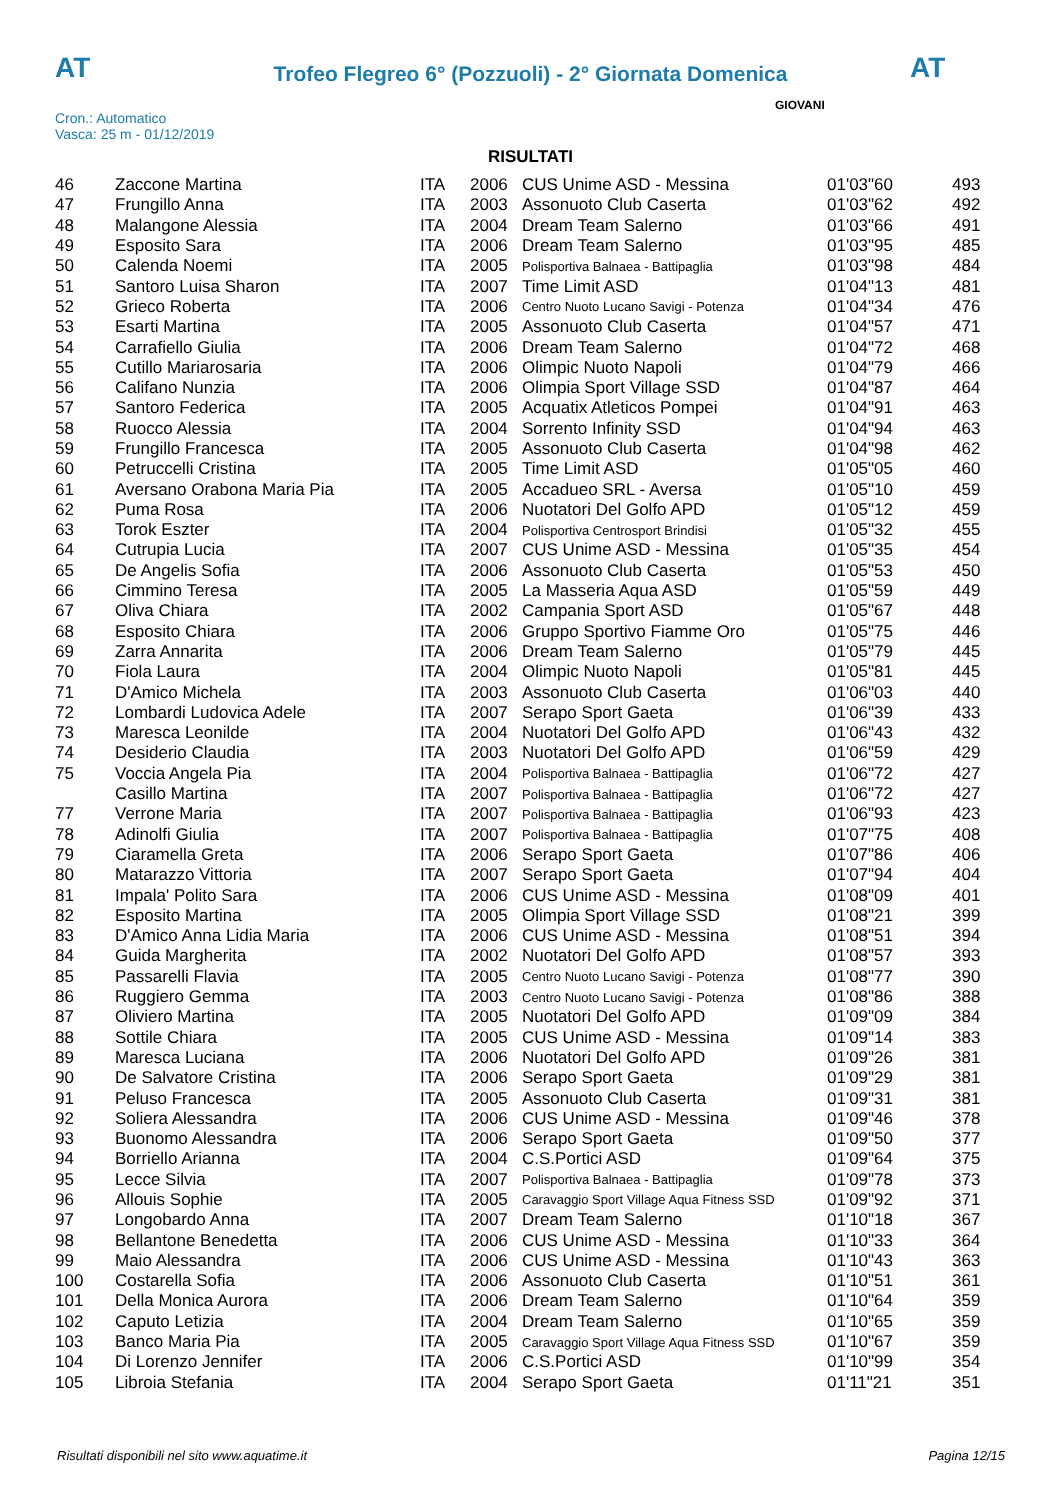AT
Trofeo Flegreo 6° (Pozzuoli) - 2° Giornata Domenica AT
Cron.: Automatico
Vasca: 25 m - 01/12/2019
GIOVANI
RISULTATI
| 46 | Zaccone Martina | ITA | 2006 | CUS Unime ASD - Messina | 01'03"60 | 493 |
| 47 | Frungillo Anna | ITA | 2003 | Assonuoto Club Caserta | 01'03"62 | 492 |
| 48 | Malangone Alessia | ITA | 2004 | Dream Team Salerno | 01'03"66 | 491 |
| 49 | Esposito Sara | ITA | 2006 | Dream Team Salerno | 01'03"95 | 485 |
| 50 | Calenda Noemi | ITA | 2005 | Polisportiva Balnaea - Battipaglia | 01'03"98 | 484 |
| 51 | Santoro Luisa Sharon | ITA | 2007 | Time Limit ASD | 01'04"13 | 481 |
| 52 | Grieco Roberta | ITA | 2006 | Centro Nuoto Lucano Savigi - Potenza | 01'04"34 | 476 |
| 53 | Esarti Martina | ITA | 2005 | Assonuoto Club Caserta | 01'04"57 | 471 |
| 54 | Carrafiello Giulia | ITA | 2006 | Dream Team Salerno | 01'04"72 | 468 |
| 55 | Cutillo Mariarosaria | ITA | 2006 | Olimpic Nuoto Napoli | 01'04"79 | 466 |
| 56 | Califano Nunzia | ITA | 2006 | Olimpia Sport Village SSD | 01'04"87 | 464 |
| 57 | Santoro Federica | ITA | 2005 | Acquatix Atleticos Pompei | 01'04"91 | 463 |
| 58 | Ruocco Alessia | ITA | 2004 | Sorrento Infinity SSD | 01'04"94 | 463 |
| 59 | Frungillo Francesca | ITA | 2005 | Assonuoto Club Caserta | 01'04"98 | 462 |
| 60 | Petruccelli Cristina | ITA | 2005 | Time Limit ASD | 01'05"05 | 460 |
| 61 | Aversano Orabona Maria Pia | ITA | 2005 | Accadueo SRL - Aversa | 01'05"10 | 459 |
| 62 | Puma Rosa | ITA | 2006 | Nuotatori Del Golfo APD | 01'05"12 | 459 |
| 63 | Torok Eszter | ITA | 2004 | Polisportiva Centrosport Brindisi | 01'05"32 | 455 |
| 64 | Cutrupia Lucia | ITA | 2007 | CUS Unime ASD - Messina | 01'05"35 | 454 |
| 65 | De Angelis Sofia | ITA | 2006 | Assonuoto Club Caserta | 01'05"53 | 450 |
| 66 | Cimmino Teresa | ITA | 2005 | La Masseria Aqua ASD | 01'05"59 | 449 |
| 67 | Oliva Chiara | ITA | 2002 | Campania Sport ASD | 01'05"67 | 448 |
| 68 | Esposito Chiara | ITA | 2006 | Gruppo Sportivo Fiamme Oro | 01'05"75 | 446 |
| 69 | Zarra Annarita | ITA | 2006 | Dream Team Salerno | 01'05"79 | 445 |
| 70 | Fiola Laura | ITA | 2004 | Olimpic Nuoto Napoli | 01'05"81 | 445 |
| 71 | D'Amico Michela | ITA | 2003 | Assonuoto Club Caserta | 01'06"03 | 440 |
| 72 | Lombardi Ludovica Adele | ITA | 2007 | Serapo Sport Gaeta | 01'06"39 | 433 |
| 73 | Maresca Leonilde | ITA | 2004 | Nuotatori Del Golfo APD | 01'06"43 | 432 |
| 74 | Desiderio Claudia | ITA | 2003 | Nuotatori Del Golfo APD | 01'06"59 | 429 |
| 75 | Voccia Angela Pia | ITA | 2004 | Polisportiva Balnaea - Battipaglia | 01'06"72 | 427 |
| | Casillo Martina | ITA | 2007 | Polisportiva Balnaea - Battipaglia | 01'06"72 | 427 |
| 77 | Verrone Maria | ITA | 2007 | Polisportiva Balnaea - Battipaglia | 01'06"93 | 423 |
| 78 | Adinolfi Giulia | ITA | 2007 | Polisportiva Balnaea - Battipaglia | 01'07"75 | 408 |
| 79 | Ciaramella Greta | ITA | 2006 | Serapo Sport Gaeta | 01'07"86 | 406 |
| 80 | Matarazzo Vittoria | ITA | 2007 | Serapo Sport Gaeta | 01'07"94 | 404 |
| 81 | Impala' Polito Sara | ITA | 2006 | CUS Unime ASD - Messina | 01'08"09 | 401 |
| 82 | Esposito Martina | ITA | 2005 | Olimpia Sport Village SSD | 01'08"21 | 399 |
| 83 | D'Amico Anna Lidia Maria | ITA | 2006 | CUS Unime ASD - Messina | 01'08"51 | 394 |
| 84 | Guida Margherita | ITA | 2002 | Nuotatori Del Golfo APD | 01'08"57 | 393 |
| 85 | Passarelli Flavia | ITA | 2005 | Centro Nuoto Lucano Savigi - Potenza | 01'08"77 | 390 |
| 86 | Ruggiero Gemma | ITA | 2003 | Centro Nuoto Lucano Savigi - Potenza | 01'08"86 | 388 |
| 87 | Oliviero Martina | ITA | 2005 | Nuotatori Del Golfo APD | 01'09"09 | 384 |
| 88 | Sottile Chiara | ITA | 2005 | CUS Unime ASD - Messina | 01'09"14 | 383 |
| 89 | Maresca Luciana | ITA | 2006 | Nuotatori Del Golfo APD | 01'09"26 | 381 |
| 90 | De Salvatore Cristina | ITA | 2006 | Serapo Sport Gaeta | 01'09"29 | 381 |
| 91 | Peluso Francesca | ITA | 2005 | Assonuoto Club Caserta | 01'09"31 | 381 |
| 92 | Soliera Alessandra | ITA | 2006 | CUS Unime ASD - Messina | 01'09"46 | 378 |
| 93 | Buonomo Alessandra | ITA | 2006 | Serapo Sport Gaeta | 01'09"50 | 377 |
| 94 | Borriello Arianna | ITA | 2004 | C.S.Portici ASD | 01'09"64 | 375 |
| 95 | Lecce Silvia | ITA | 2007 | Polisportiva Balnaea - Battipaglia | 01'09"78 | 373 |
| 96 | Allouis Sophie | ITA | 2005 | Caravaggio Sport Village Aqua Fitness SSD | 01'09"92 | 371 |
| 97 | Longobardo Anna | ITA | 2007 | Dream Team Salerno | 01'10"18 | 367 |
| 98 | Bellantone Benedetta | ITA | 2006 | CUS Unime ASD - Messina | 01'10"33 | 364 |
| 99 | Maio Alessandra | ITA | 2006 | CUS Unime ASD - Messina | 01'10"43 | 363 |
| 100 | Costarella Sofia | ITA | 2006 | Assonuoto Club Caserta | 01'10"51 | 361 |
| 101 | Della Monica Aurora | ITA | 2006 | Dream Team Salerno | 01'10"64 | 359 |
| 102 | Caputo Letizia | ITA | 2004 | Dream Team Salerno | 01'10"65 | 359 |
| 103 | Banco Maria Pia | ITA | 2005 | Caravaggio Sport Village Aqua Fitness SSD | 01'10"67 | 359 |
| 104 | Di Lorenzo Jennifer | ITA | 2006 | C.S.Portici ASD | 01'10"99 | 354 |
| 105 | Libroia Stefania | ITA | 2004 | Serapo Sport Gaeta | 01'11"21 | 351 |
Risultati disponibili nel sito www.aquatime.it Pagina 12/15